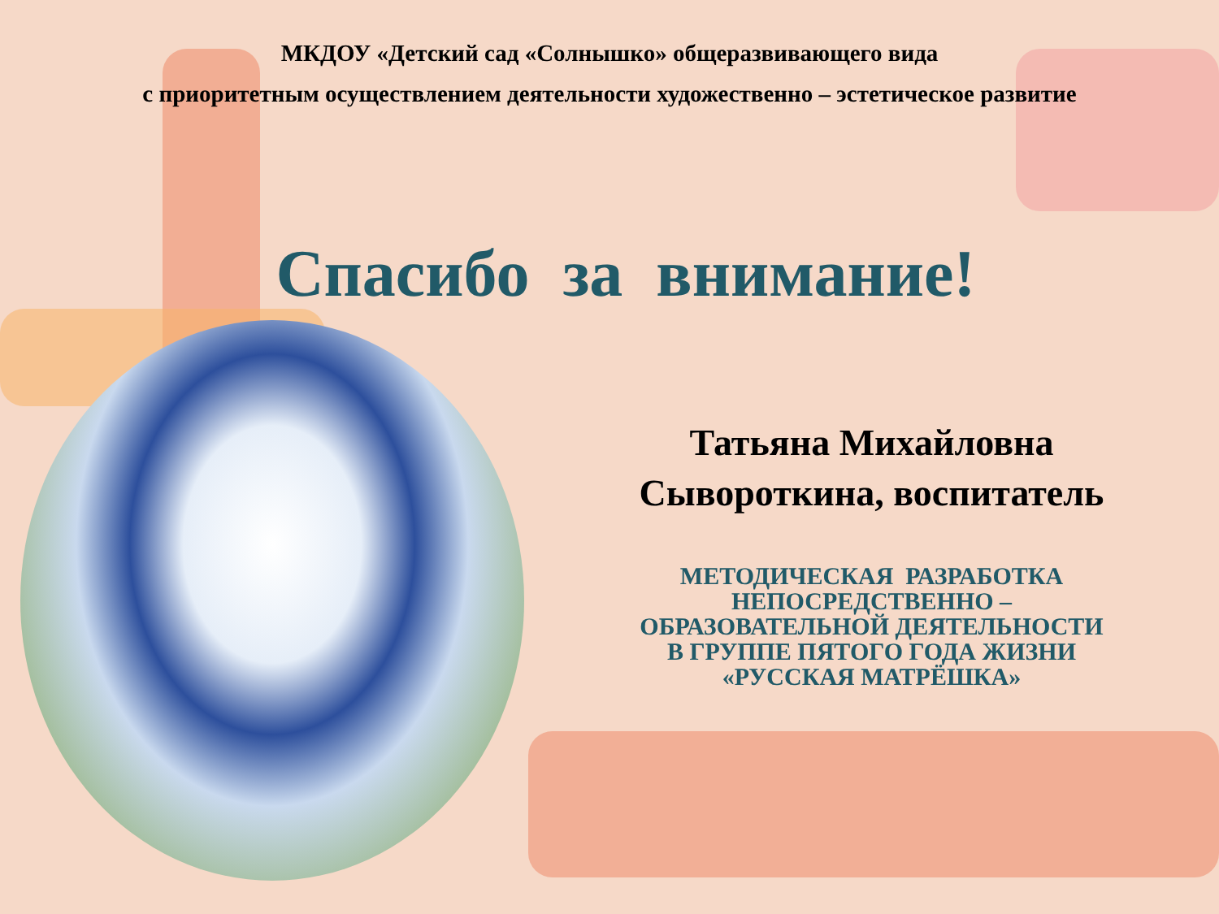МКДОУ «Детский сад «Солнышко» общеразвивающего вида
с приоритетным осуществлением деятельности художественно – эстетическое развитие
Спасибо за внимание!
Татьяна Михайловна
Сывороткина, воспитатель
МЕТОДИЧЕСКАЯ РАЗРАБОТКА
НЕПОСРЕДСТВЕННО –
ОБРАЗОВАТЕЛЬНОЙ ДЕЯТЕЛЬНОСТИ
В ГРУППЕ ПЯТОГО ГОДА ЖИЗНИ
«РУССКАЯ МАТРЁШКА»